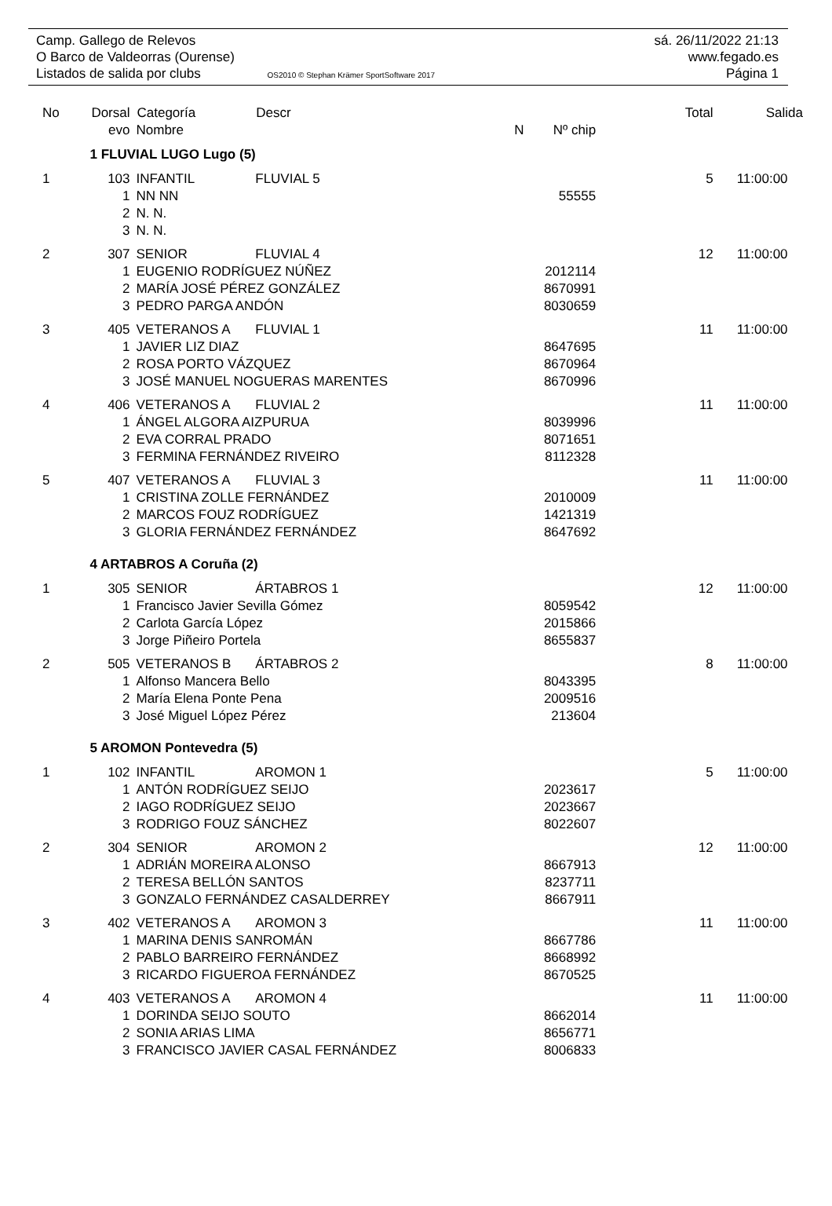Camp. Gallego de Relevos sá. 26/11/2022 21:13
O Barco de Valdeorras (Ourense) www.fegado.es
Listados de salida por clubs OS2010 © Stephan Krämer SportSoftware 2017 Página 1
| No | Dorsal | Categoría | Descr | | | Total | Salida |
| --- | --- | --- | --- | --- | --- | --- | --- |
| | evo | Nombre | | N | Nº chip | | |
| | 1 FLUVIAL LUGO Lugo (5) | | | | | | |
| 1 | 103 | INFANTIL | FLUVIAL 5 | | | 5 | 11:00:00 |
| | 1 | NN NN | | | 55555 | | |
| | 2 | N. N. | | | | | |
| | 3 | N. N. | | | | | |
| 2 | 307 | SENIOR | FLUVIAL 4 | | | 12 | 11:00:00 |
| | 1 | EUGENIO RODRÍGUEZ NÚÑEZ | | | 2012114 | | |
| | 2 | MARÍA JOSÉ PÉREZ GONZÁLEZ | | | 8670991 | | |
| | 3 | PEDRO PARGA ANDÓN | | | 8030659 | | |
| 3 | 405 | VETERANOS A | FLUVIAL 1 | | | 11 | 11:00:00 |
| | 1 | JAVIER LIZ DIAZ | | | 8647695 | | |
| | 2 | ROSA PORTO VÁZQUEZ | | | 8670964 | | |
| | 3 | JOSÉ MANUEL NOGUERAS MARENTES | | | 8670996 | | |
| 4 | 406 | VETERANOS A | FLUVIAL 2 | | | 11 | 11:00:00 |
| | 1 | ÁNGEL ALGORA AIZPURUA | | | 8039996 | | |
| | 2 | EVA CORRAL PRADO | | | 8071651 | | |
| | 3 | FERMINA FERNÁNDEZ RIVEIRO | | | 8112328 | | |
| 5 | 407 | VETERANOS A | FLUVIAL 3 | | | 11 | 11:00:00 |
| | 1 | CRISTINA ZOLLE FERNÁNDEZ | | | 2010009 | | |
| | 2 | MARCOS FOUZ RODRÍGUEZ | | | 1421319 | | |
| | 3 | GLORIA FERNÁNDEZ FERNÁNDEZ | | | 8647692 | | |
| | 4 ARTABROS A Coruña (2) | | | | | | |
| 1 | 305 | SENIOR | ÁRTABROS 1 | | | 12 | 11:00:00 |
| | 1 | Francisco Javier Sevilla Gómez | | | 8059542 | | |
| | 2 | Carlota García López | | | 2015866 | | |
| | 3 | Jorge Piñeiro Portela | | | 8655837 | | |
| 2 | 505 | VETERANOS B | ÁRTABROS 2 | | | 8 | 11:00:00 |
| | 1 | Alfonso Mancera Bello | | | 8043395 | | |
| | 2 | María Elena Ponte Pena | | | 2009516 | | |
| | 3 | José Miguel López Pérez | | | 213604 | | |
| | 5 AROMON Pontevedra (5) | | | | | | |
| 1 | 102 | INFANTIL | AROMON 1 | | | 5 | 11:00:00 |
| | 1 | ANTÓN RODRÍGUEZ SEIJO | | | 2023617 | | |
| | 2 | IAGO RODRÍGUEZ SEIJO | | | 2023667 | | |
| | 3 | RODRIGO FOUZ SÁNCHEZ | | | 8022607 | | |
| 2 | 304 | SENIOR | AROMON 2 | | | 12 | 11:00:00 |
| | 1 | ADRIÁN MOREIRA ALONSO | | | 8667913 | | |
| | 2 | TERESA BELLÓN SANTOS | | | 8237711 | | |
| | 3 | GONZALO FERNÁNDEZ CASALDERREY | | | 8667911 | | |
| 3 | 402 | VETERANOS A | AROMON 3 | | | 11 | 11:00:00 |
| | 1 | MARINA DENIS SANROMÁN | | | 8667786 | | |
| | 2 | PABLO BARREIRO FERNÁNDEZ | | | 8668992 | | |
| | 3 | RICARDO FIGUEROA FERNÁNDEZ | | | 8670525 | | |
| 4 | 403 | VETERANOS A | AROMON 4 | | | 11 | 11:00:00 |
| | 1 | DORINDA SEIJO SOUTO | | | 8662014 | | |
| | 2 | SONIA ARIAS LIMA | | | 8656771 | | |
| | 3 | FRANCISCO JAVIER CASAL FERNÁNDEZ | | | 8006833 | | |